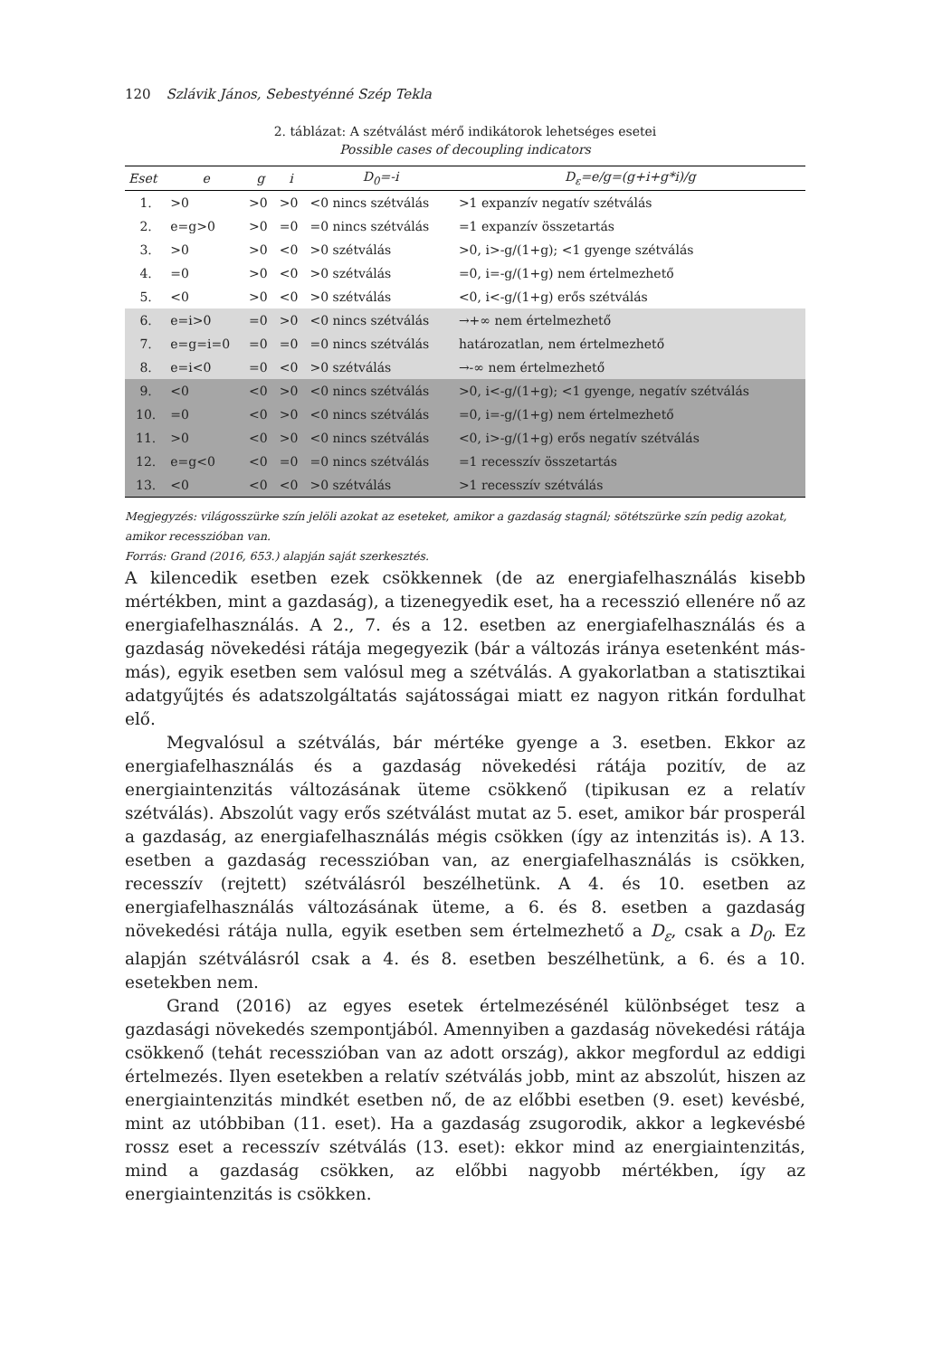120 Szlávik János, Sebestyénné Szép Tekla
2. táblázat: A szétválást mérő indikátorok lehetséges esetei
Possible cases of decoupling indicators
| Eset | e | g | i | D<sub>0</sub>=-i | D<sub>ε</sub>=e/g=(g+i+g*i)/g |
| --- | --- | --- | --- | --- | --- |
| 1. | >0 | >0 | >0 | <0 nincs szétválás | >1 expanzív negatív szétválás |
| 2. | e=g>0 | >0 | =0 | =0 nincs szétválás | =1 expanzív összetartás |
| 3. | >0 | >0 | <0 | >0 szétválás | >0, i>-g/(1+g); <1 gyenge szétválás |
| 4. | =0 | >0 | <0 | >0 szétválás | =0, i=-g/(1+g) nem értelmezhető |
| 5. | <0 | >0 | <0 | >0 szétválás | <0, i<-g/(1+g) erős szétválás |
| 6. | e=i>0 | =0 | >0 | <0 nincs szétválás | →+∞ nem értelmezhető |
| 7. | e=g=i=0 | =0 | =0 | =0 nincs szétválás | határozatlan, nem értelmezhető |
| 8. | e=i<0 | =0 | <0 | >0 szétválás | →-∞ nem értelmezhető |
| 9. | <0 | <0 | >0 | <0 nincs szétválás | >0, i<-g/(1+g); <1 gyenge, negatív szétválás |
| 10. | =0 | <0 | >0 | <0 nincs szétválás | =0, i=-g/(1+g) nem értelmezhető |
| 11. | >0 | <0 | >0 | <0 nincs szétválás | <0, i>-g/(1+g) erős negatív szétválás |
| 12. | e=g<0 | <0 | =0 | =0 nincs szétválás | =1 recesszív összetartás |
| 13. | <0 | <0 | <0 | >0 szétválás | >1 recesszív szétválás |
Megjegyzés: világosszürke szín jelöli azokat az eseteket, amikor a gazdaság stagnál; sötétszürke szín pedig azokat, amikor recesszióban van.
Forrás: Grand (2016, 653.) alapján saját szerkesztés.
A kilencedik esetben ezek csökkennek (de az energiafelhasználás kisebb mértékben, mint a gazdaság), a tizenegyedik eset, ha a recesszió ellenére nő az energiafelhasználás. A 2., 7. és a 12. esetben az energiafelhasználás és a gazdaság növekedési rátája megegyezik (bár a változás iránya esetenként más-más), egyik esetben sem valósul meg a szétválás. A gyakorlatban a statisztikai adatgyűjtés és adatszolgáltatás sajátosságai miatt ez nagyon ritkán fordulhat elő.
Megvalósul a szétválás, bár mértéke gyenge a 3. esetben. Ekkor az energiafelhasználás és a gazdaság növekedési rátája pozitív, de az energiaintenzitás változásának üteme csökkenő (tipikusan ez a relatív szétválás). Abszolút vagy erős szétválást mutat az 5. eset, amikor bár prosperál a gazdaság, az energiafelhasználás mégis csökken (így az intenzitás is). A 13. esetben a gazdaság recesszióban van, az energiafelhasználás is csökken, recesszív (rejtett) szétválásról beszélhetünk. A 4. és 10. esetben az energiafelhasználás változásának üteme, a 6. és 8. esetben a gazdaság növekedési rátája nulla, egyik esetben sem értelmezhető a D<sub>ε</sub>, csak a D<sub>0</sub>. Ez alapján szétválásról csak a 4. és 8. esetben beszélhetünk, a 6. és a 10. esetekben nem.
Grand (2016) az egyes esetek értelmezésénél különbséget tesz a gazdasági növekedés szempontjából. Amennyiben a gazdaság növekedési rátája csökkenő (tehát recesszióban van az adott ország), akkor megfordul az eddigi értelmezés. Ilyen esetekben a relatív szétválás jobb, mint az abszolút, hiszen az energiaintenzitás mindkét esetben nő, de az előbbi esetben (9. eset) kevésbé, mint az utóbbiban (11. eset). Ha a gazdaság zsugorodik, akkor a legkevésbé rossz eset a recesszív szétválás (13. eset): ekkor mind az energiaintenzitás, mind a gazdaság csökken, az előbbi nagyobb mértékben, így az energiaintenzitás is csökken.